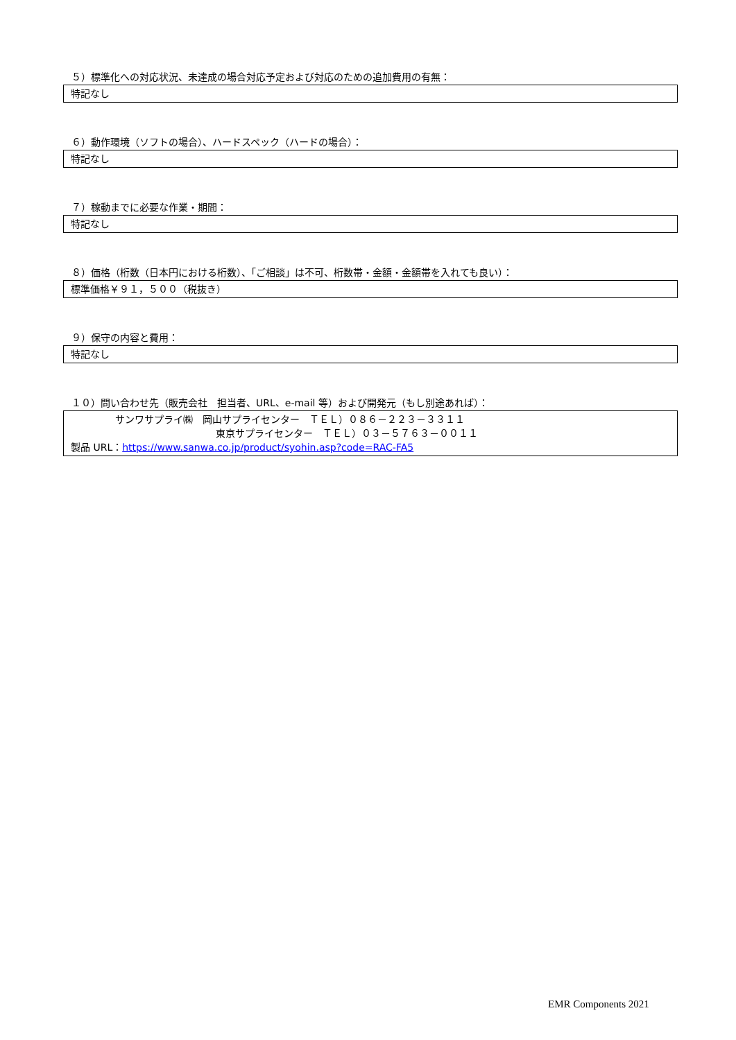５）標準化への対応状況、未達成の場合対応予定および対応のための追加費用の有無：
特記なし
６）動作環境（ソフトの場合）、ハードスペック（ハードの場合）：
特記なし
７）稼動までに必要な作業・期間：
特記なし
８）価格（桁数（日本円における桁数）、「ご相談」は不可、桁数帯・金額・金額帯を入れても良い）：
標準価格￥９１，５００（税抜き）
９）保守の内容と費用：
特記なし
１０）問い合わせ先（販売会社　担当者、URL、e-mail 等）および開発元（もし別途あれば）：
サンワサプライ㈱　岡山サプライセンター　ＴＥＬ）０８６－２２３－３３１１
東京サプライセンター　ＴＥＬ）０３－５７６３－００１１
製品 URL：https://www.sanwa.co.jp/product/syohin.asp?code=RAC-FA5
EMR Components 2021